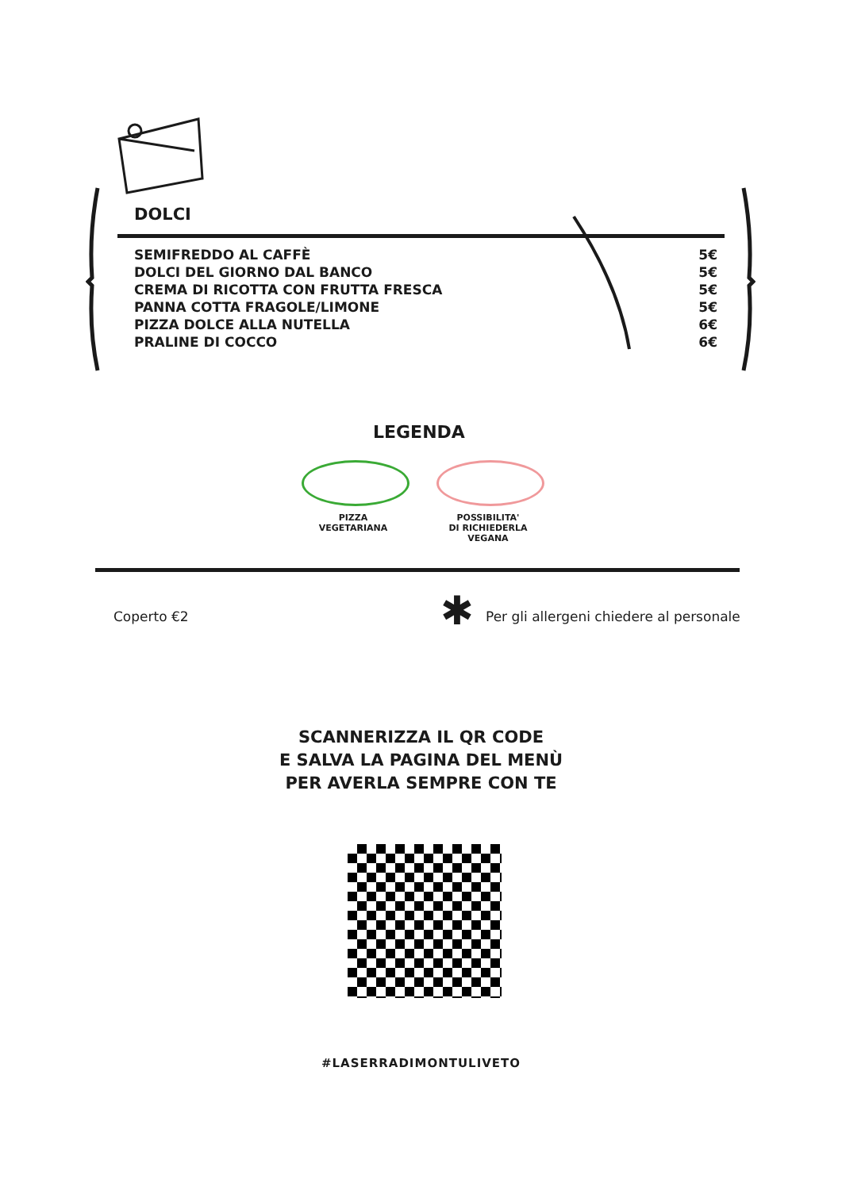DOLCI
| SEMIFREDDO AL CAFFÈ | 5€ |
| DOLCI DEL GIORNO DAL BANCO | 5€ |
| CREMA DI RICOTTA CON FRUTTA FRESCA | 5€ |
| PANNA COTTA FRAGOLE/LIMONE | 5€ |
| PIZZA DOLCE ALLA NUTELLA | 6€ |
| PRALINE DI COCCO | 6€ |
LEGENDA
PIZZA
VEGETARIANA
POSSIBILITA'
DI RICHIEDERLA
VEGANA
Coperto €2 ✱
Per gli allergeni chiedere al personale
SCANNERIZZA IL QR CODE
E SALVA LA PAGINA DEL MENÙ
PER AVERLA SEMPRE CON TE
#LASERRADIMONTULIVETO